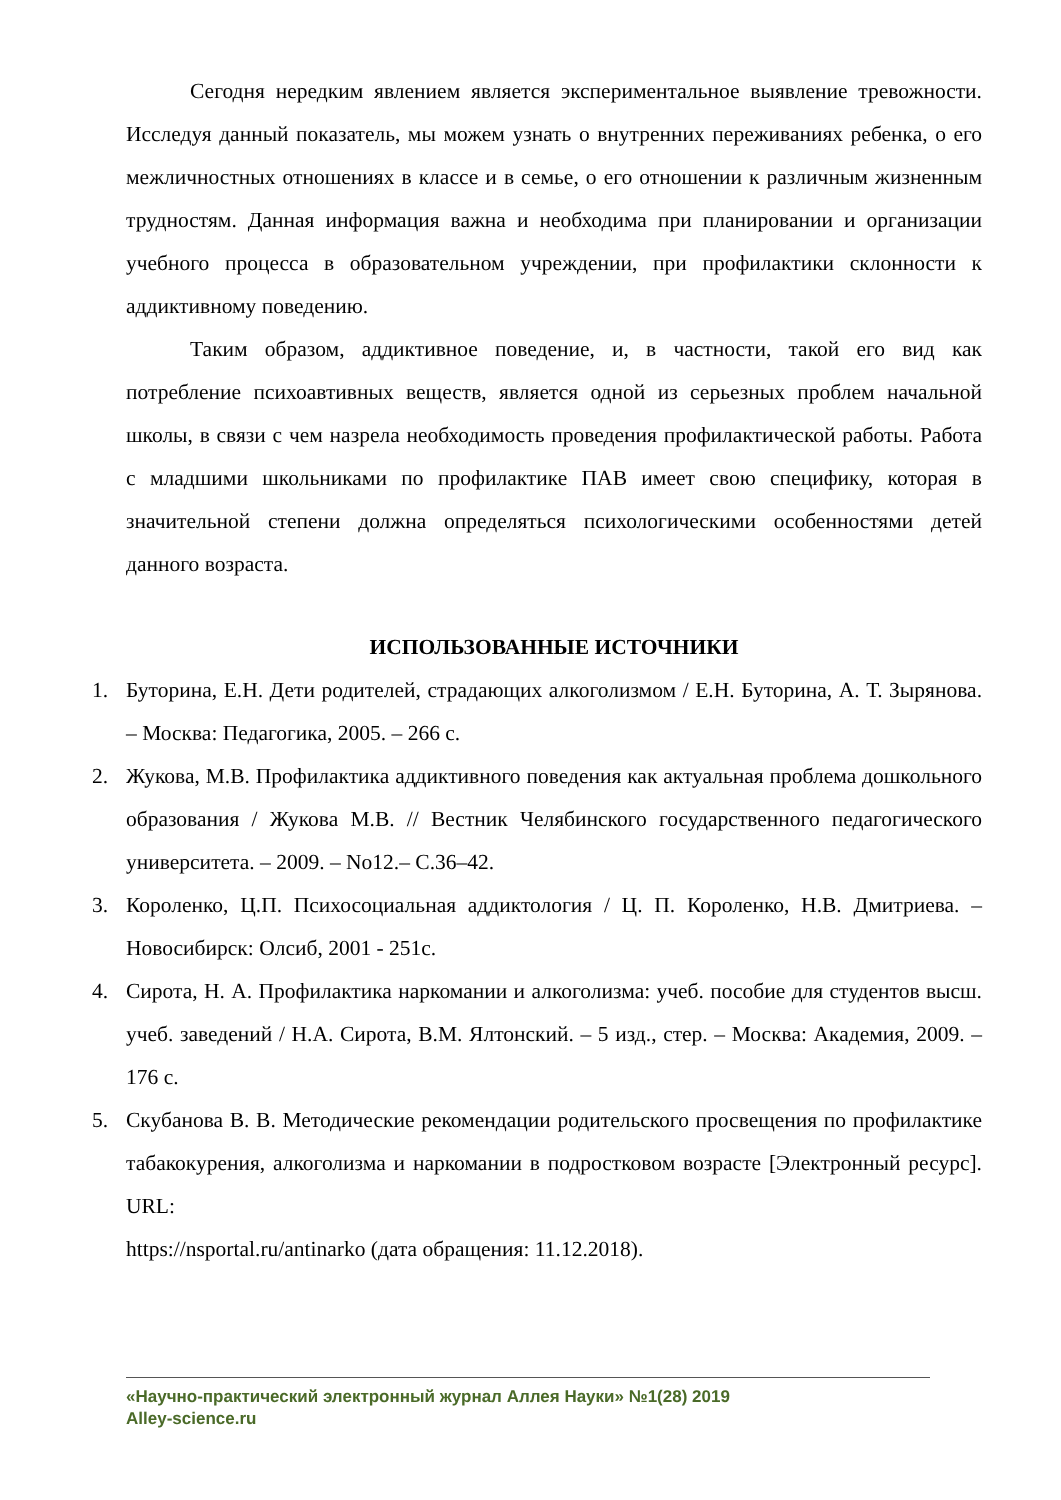Сегодня нередким явлением является экспериментальное выявление тревожности. Исследуя данный показатель, мы можем узнать о внутренних переживаниях ребенка, о его межличностных отношениях в классе и в семье, о его отношении к различным жизненным трудностям. Данная информация важна и необходима при планировании и организации учебного процесса в образовательном учреждении, при профилактики склонности к аддиктивному поведению.
Таким образом, аддиктивное поведение, и, в частности, такой его вид как потребление психоавтивных веществ, является одной из серьезных проблем начальной школы, в связи с чем назрела необходимость проведения профилактической работы. Работа с младшими школьниками по профилактике ПАВ имеет свою специфику, которая в значительной степени должна определяться психологическими особенностями детей данного возраста.
ИСПОЛЬЗОВАННЫЕ ИСТОЧНИКИ
1. Буторина, Е.Н. Дети родителей, страдающих алкоголизмом / Е.Н. Буторина, А. Т. Зырянова. – Москва: Педагогика, 2005. – 266 с.
2. Жукова, М.В. Профилактика аддиктивного поведения как актуальная проблема дошкольного образования / Жукова М.В. // Вестник Челябинского государственного педагогического университета. – 2009. – No12.– С.36–42.
3. Короленко, Ц.П. Психосоциальная аддиктология / Ц. П. Короленко, Н.В. Дмитриева. – Новосибирск: Олсиб, 2001 - 251с.
4. Сирота, Н. А. Профилактика наркомании и алкоголизма: учеб. пособие для студентов высш. учеб. заведений / Н.А. Сирота, В.М. Ялтонский. – 5 изд., стер. – Москва: Академия, 2009. – 176 с.
5. Скубанова В. В. Методические рекомендации родительского просвещения по профилактике табакокурения, алкоголизма и наркомании в подростковом возрасте [Электронный ресурс]. URL:
https://nsportal.ru/antinarko (дата обращения: 11.12.2018).
«Научно-практический электронный журнал Аллея Науки» №1(28) 2019
Alley-science.ru